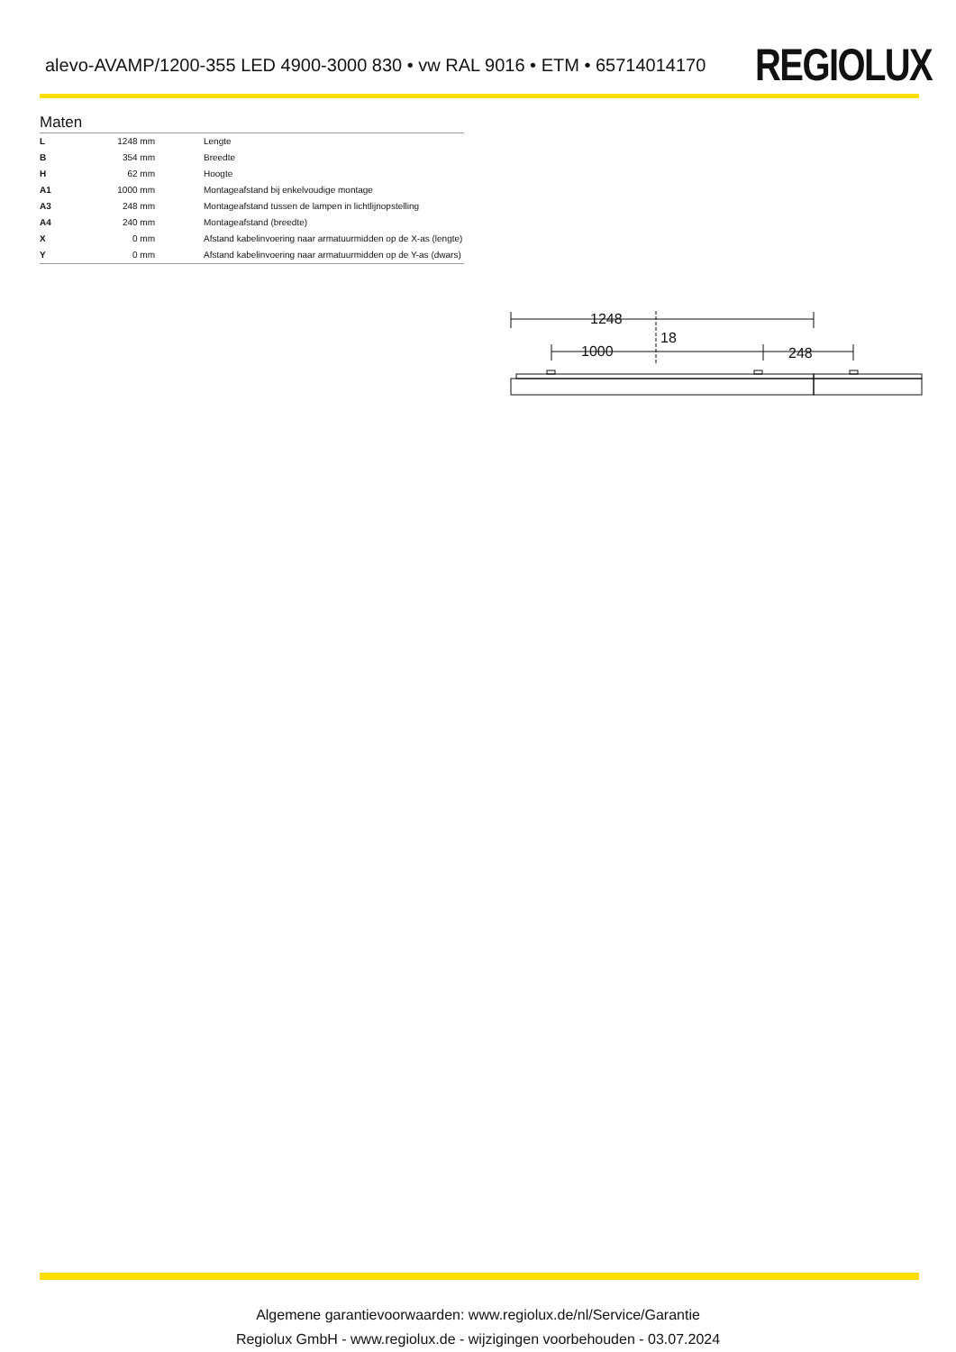alevo-AVAMP/1200-355 LED 4900-3000 830 • vw RAL 9016 • ETM • 65714014170
REGIOLUX
Maten
| L | 1248 mm | Lengte |
| B | 354 mm | Breedte |
| H | 62 mm | Hoogte |
| A1 | 1000 mm | Montageafstand bij enkelvoudige montage |
| A3 | 248 mm | Montageafstand tussen de lampen in lichtlijnopstelling |
| A4 | 240 mm | Montageafstand (breedte) |
| X | 0 mm | Afstand kabelinvoering naar armatuurmidden op de X-as (lengte) |
| Y | 0 mm | Afstand kabelinvoering naar armatuurmidden op de Y-as (dwars) |
1248
18
1000
248
Algemene garantievoorwaarden: www.regiolux.de/nl/Service/Garantie
Regiolux GmbH - www.regiolux.de - wijzigingen voorbehouden - 03.07.2024